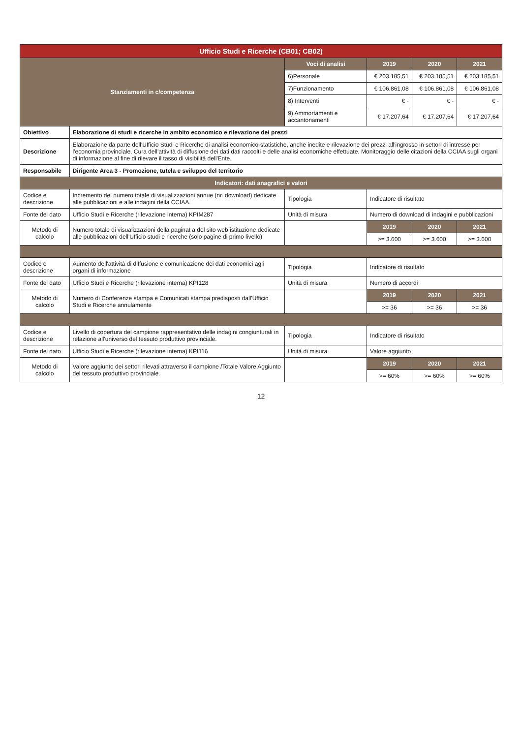| Ufficio Studi e Ricerche (CB01; CB02) | | | | | |
| Stanziamenti in c/competenza | | Voci di analisi | 2019 | 2020 | 2021 |
| | | 6)Personale | € 203.185,51 | € 203.185,51 | € 203.185,51 |
| | | 7)Funzionamento | € 106.861,08 | € 106.861,08 | € 106.861,08 |
| | | 8) Interventi | € - | € - | € - |
| | | 9) Ammortamenti e accantonamenti | € 17.207,64 | € 17.207,64 | € 17.207,64 |
| Obiettivo | Elaborazione di studi e ricerche in ambito economico e rilevazione dei prezzi | | | | |
| Descrizione | Elaborazione da parte dell'Ufficio Studi e Ricerche di analisi economico-statistiche, anche inedite e rilevazione dei prezzi all'ingrosso in settori di intresse per l'economia provinciale. Cura dell'attività di diffusione dei dati dati raccolti e delle analisi economiche effettuate. Monitoraggio delle citazioni della CCIAA sugli organi di informazione al fine di rilevare il tasso di visibilità dell'Ente. | | | | |
| Responsabile | Dirigente Area 3 - Promozione, tutela e sviluppo del territorio | | | | |
| Indicatori: dati anagrafici e valori | | | | | |
| Codice e descrizione | Incremento del numero totale di visualizzazioni annue (nr. download) dedicate alle pubblicazioni e alle indagini della CCIAA. | Tipologia | Indicatore di risultato | | |
| Fonte del dato | Ufficio Studi e Ricerche (rilevazione interna) KPIM287 | Unità di misura | Numero di download di indagini e pubblicazioni | | |
| Metodo di calcolo | Numero totale di visualizzazioni della paginat a del sito web istituzione dedicate alle pubblicazioni dell'Ufficio studi e ricerche (solo pagine di primo livello) | | 2019 | 2020 | 2021 |
| | | | >= 3.600 | >= 3.600 | >= 3.600 |
| Codice e descrizione | Aumento dell'attività di diffusione e comunicazione dei dati economici agli organi di informazione | Tipologia | Indicatore di risultato | | |
| Fonte del dato | Ufficio Studi e Ricerche (rilevazione interna) KPI128 | Unità di misura | Numero di accordi | | |
| Metodo di calcolo | Numero di Conferenze stampa e Comunicati stampa predisposti dall'Ufficio Studi e Ricerche annulamente | | 2019 | 2020 | 2021 |
| | | | >= 36 | >= 36 | >= 36 |
| Codice e descrizione | Livello di copertura del campione rappresentativo delle indagini congiunturali in relazione all'universo del tessuto produttivo provinciale. | Tipologia | Indicatore di risultato | | |
| Fonte del dato | Ufficio Studi e Ricerche (rilevazione interna) KPI116 | Unità di misura | Valore aggiunto | | |
| Metodo di calcolo | Valore aggiunto dei settori rilevati attraverso il campione /Totale Valore Aggiunto del tessuto produttivo provinciale. | | 2019 | 2020 | 2021 |
| | | | >= 60% | >= 60% | >= 60% |
12